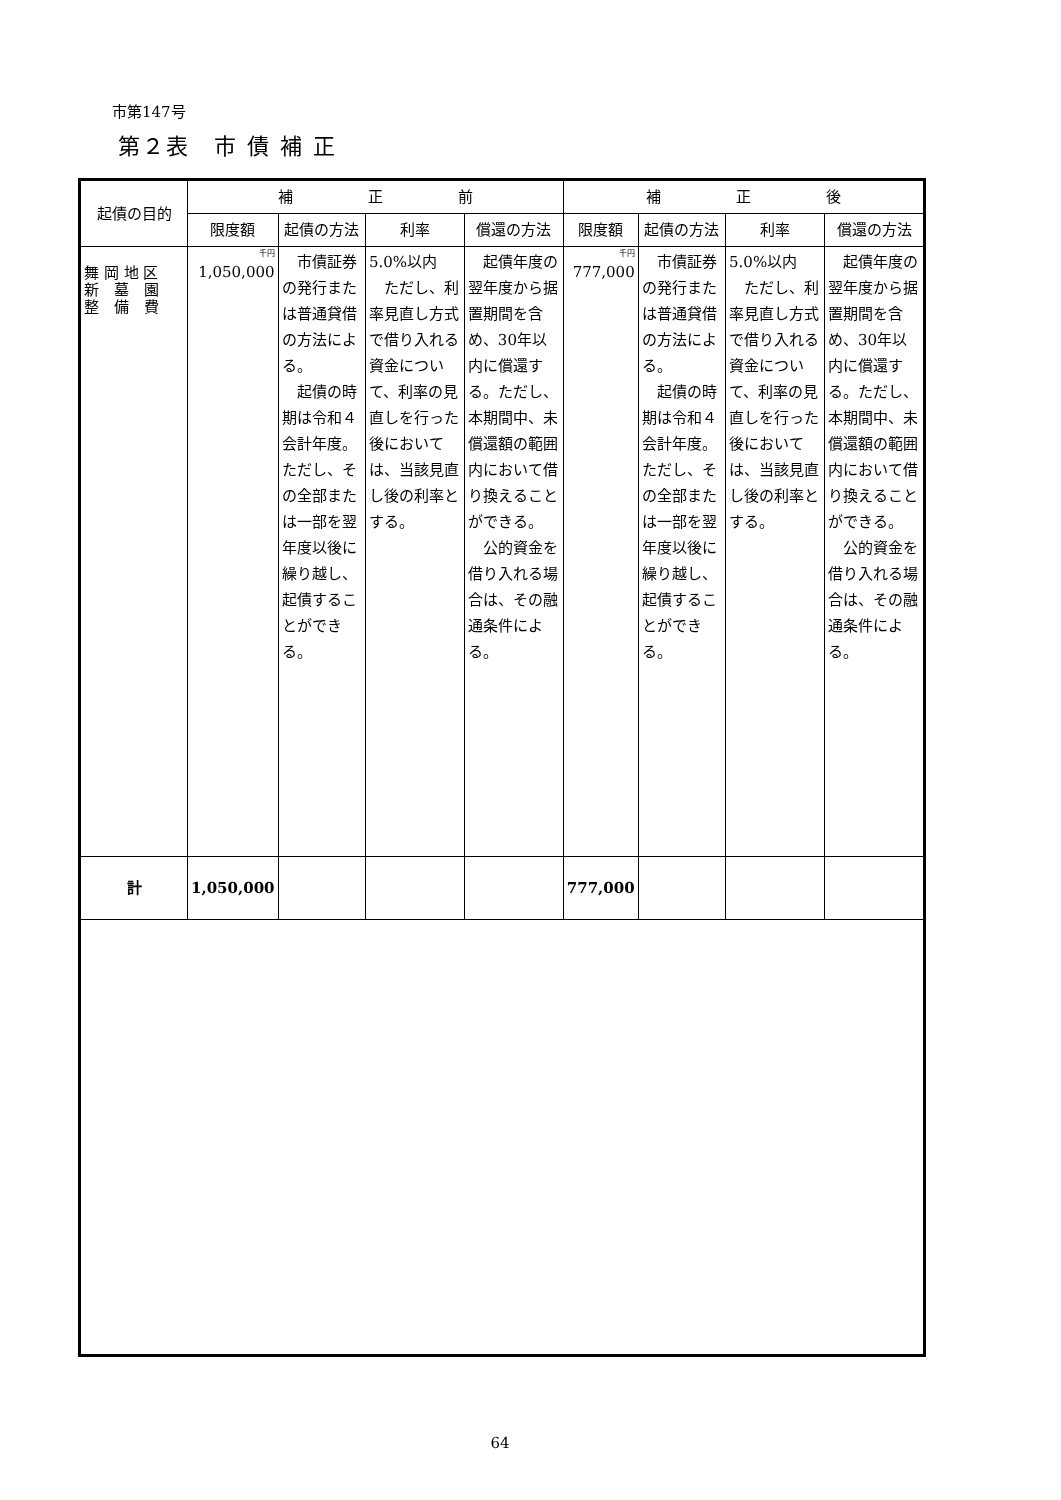市第147号
第２表　市 債 補 正
| 起債の目的 | 補 正 前 | | | | 補 正 後 | | | |
| --- | --- | --- | --- | --- | --- | --- | --- | --- |
| | 限度額 | 起債の方法 | 利率 | 償還の方法 | 限度額 | 起債の方法 | 利率 | 償還の方法 |
| 舞 岡 地 区 新 墓 園 整 備 費 | 千円 1,050,000 | 市債証券の発行または普通貸借の方法による。 起債の時期は令和４会計年度。ただし、その全部または一部を翌年度以後に繰り越し、起債することができる。 | 5.0%以内 ただし、利率見直し方式で借り入れる資金について、利率の見直しを行った後においては、当該見直し後の利率とする。 | 起債年度の翌年度から据置期間を含め、30年以内に償還する。ただし、本期間中、未償還額の範囲内において借り換えることができる。 公的資金を借り入れる場合は、その融通条件による。 | 千円 777,000 | 市債証券の発行または普通貸借の方法による。 起債の時期は令和４会計年度。ただし、その全部または一部を翌年度以後に繰り越し、起債することができる。 | 5.0%以内 ただし、利率見直し方式で借り入れる資金について、利率の見直しを行った後においては、当該見直し後の利率とする。 | 起債年度の翌年度から据置期間を含め、30年以内に償還する。ただし、本期間中、未償還額の範囲内において借り換えることができる。 公的資金を借り入れる場合は、その融通条件による。 |
| 計 | 1,050,000 | | | | 777,000 | | | |
64